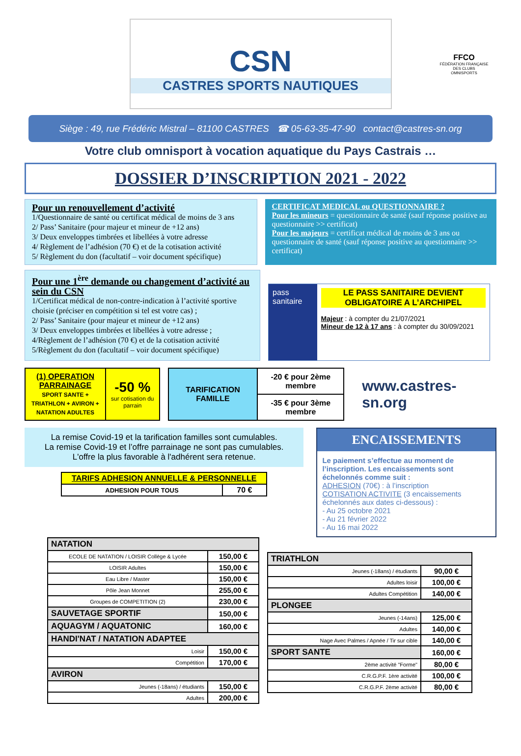CSN
CASTRES SPORTS NAUTIQUES
FFCO
FÉDÉRATION FRANÇAISE DES CLUBS OMNISPORTS
Siège : 49, rue Frédéric Mistral – 81100 CASTRES ☎ 05-63-35-47-90 contact@castres-sn.org
Votre club omnisport à vocation aquatique du Pays Castrais …
DOSSIER D’INSCRIPTION 2021 - 2022
Pour un renouvellement d’activité
1/Questionnaire de santé ou certificat médical de moins de 3 ans
2/ Pass’ Sanitaire (pour majeur et mineur de +12 ans)
3/ Deux enveloppes timbrées et libellées à votre adresse
4/ Règlement de l’adhésion (70 €) et de la cotisation activité
5/ Règlement du don (facultatif – voir document spécifique)
CERTIFICAT MEDICAL ou QUESTIONNAIRE ?
Pour les mineurs = questionnaire de santé (sauf réponse positive au questionnaire >> certificat)
Pour les majeurs = certificat médical de moins de 3 ans ou questionnaire de santé (sauf réponse positive au questionnaire >> certificat)
Pour une 1<sup>ère</sup> demande ou changement d’activité au sein du CSN
1/Certificat médical de non-contre-indication à l’activité sportive choisie (préciser en compétition si tel est votre cas) ;
2/ Pass’ Sanitaire (pour majeur et mineur de +12 ans)
3/ Deux enveloppes timbrées et libellées à votre adresse ;
4/Règlement de l’adhésion (70 €) et de la cotisation activité
5/Règlement du don (facultatif – voir document spécifique)
pass sanitaire
LE PASS SANITAIRE DEVIENT OBLIGATOIRE A L’ARCHIPEL
Majeur : à compter du 21/07/2021
Mineur de 12 à 17 ans : à compter du 30/09/2021
| (1) OPERATION PARRAINAGE SPORT SANTE + TRIATHLON + AVIRON + NATATION ADULTES | -50 % sur cotisation du parrain |
| TARIFICATION FAMILLE | -20 € pour 2ème membre |
| | -35 € pour 3ème membre |
www.castres-sn.org
La remise Covid-19 et la tarification familles sont cumulables.
La remise Covid-19 et l’offre parrainage ne sont pas cumulables.
L'offre la plus favorable à l'adhérent sera retenue.
| TARIFS ADHESION ANNUELLE & PERSONNELLE | |
| --- | --- |
| ADHESION POUR TOUS | 70 € |
ENCAISSEMENTS
Le paiement s’effectue au moment de l’inscription. Les encaissements sont échelonnés comme suit :
ADHESION (70€) : à l’inscription
COTISATION ACTIVITE (3 encaissements échelonnés aux dates ci-dessous) :
- Au 25 octobre 2021
- Au 21 février 2022
- Au 16 mai 2022
| NATATION | |
| --- | --- |
| ECOLE DE NATATION / LOISIR Collège & Lycée | 150,00 € |
| LOISIR Adultes | 150,00 € |
| Eau Libre / Master | 150,00 € |
| Pôle Jean Monnet | 255,00 € |
| Groupes de COMPETITION (2) | 230,00 € |
| SAUVETAGE SPORTIF | 150,00 € |
| AQUAGYM / AQUATONIC | 160,00 € |
| HANDI'NAT / NATATION ADAPTEE | |
| Loisir | 150,00 € |
| Compétition | 170,00 € |
| AVIRON | |
| Jeunes (-18ans) / étudiants | 150,00 € |
| Adultes | 200,00 € |
| TRIATHLON | |
| --- | --- |
| Jeunes (-18ans) / étudiants | 90,00 € |
| Adultes loisir | 100,00 € |
| Adultes Compétition | 140,00 € |
| PLONGEE | |
| Jeunes (-14ans) | 125,00 € |
| Adultes | 140,00 € |
| Nage Avec Palmes / Apnée / Tir sur cible | 140,00 € |
| SPORT SANTE | 160,00 € |
| 2ème activité "Forme" | 80,00 € |
| C.R.G.P.F. 1ère activité | 100,00 € |
| C.R.G.P.F. 2ème activité | 80,00 € |